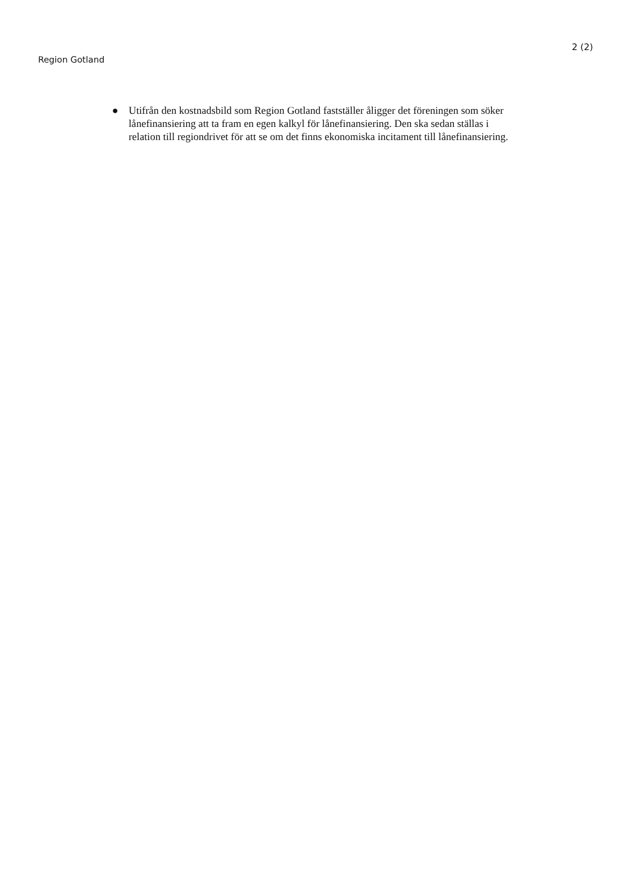2 (2)
Region Gotland
● Utifrån den kostnadsbild som Region Gotland fastställer åligger det föreningen som söker lånefinansiering att ta fram en egen kalkyl för lånefinansiering. Den ska sedan ställas i relation till regiondrivet för att se om det finns ekonomiska incitament till lånefinansiering.